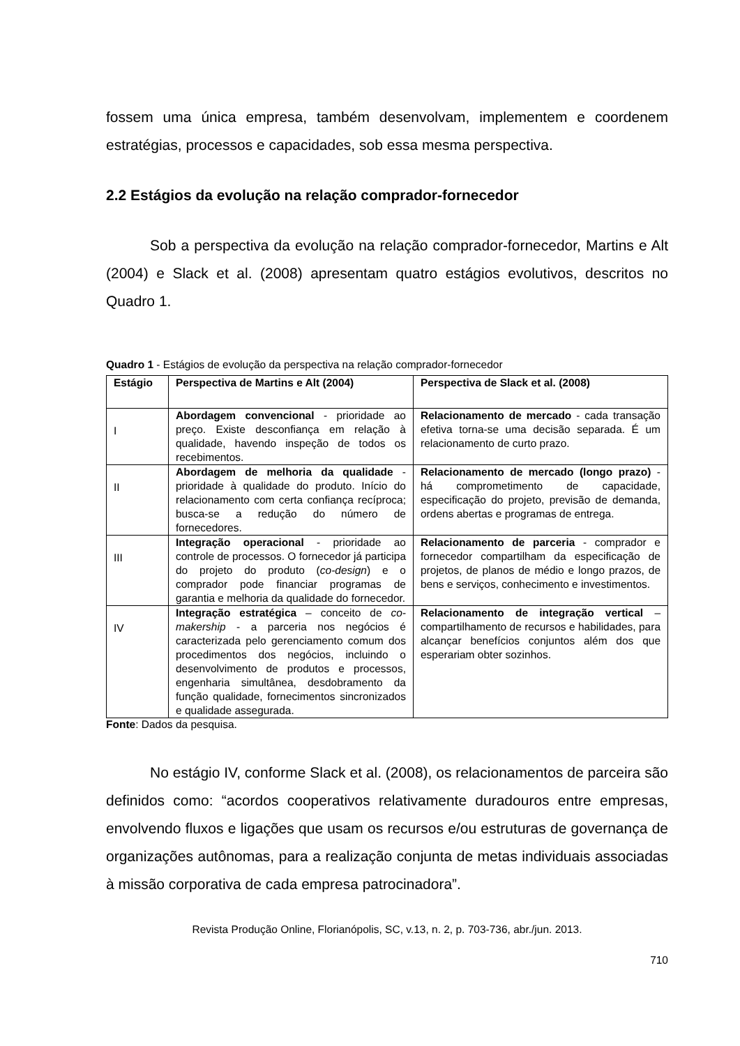fossem uma única empresa, também desenvolvam, implementem e coordenem estratégias, processos e capacidades, sob essa mesma perspectiva.
2.2 Estágios da evolução na relação comprador-fornecedor
Sob a perspectiva da evolução na relação comprador-fornecedor, Martins e Alt (2004) e Slack et al. (2008) apresentam quatro estágios evolutivos, descritos no Quadro 1.
Quadro 1 - Estágios de evolução da perspectiva na relação comprador-fornecedor
| Estágio | Perspectiva de Martins e Alt (2004) | Perspectiva de Slack et al. (2008) |
| --- | --- | --- |
| I | Abordagem convencional - prioridade ao preço. Existe desconfiança em relação à qualidade, havendo inspeção de todos os recebimentos. | Relacionamento de mercado - cada transação efetiva torna-se uma decisão separada. É um relacionamento de curto prazo. |
| II | Abordagem de melhoria da qualidade - prioridade à qualidade do produto. Início do relacionamento com certa confiança recíproca; busca-se a redução do número de fornecedores. | Relacionamento de mercado (longo prazo) - há comprometimento de capacidade, especificação do projeto, previsão de demanda, ordens abertas e programas de entrega. |
| III | Integração operacional - prioridade ao controle de processos. O fornecedor já participa do projeto do produto ( co-design ) e o comprador pode financiar programas de garantia e melhoria da qualidade do fornecedor. | Relacionamento de parceria - comprador e fornecedor compartilham da especificação de projetos, de planos de médio e longo prazos, de bens e serviços, conhecimento e investimentos. |
| IV | Integração estratégica – conceito de co-makership - a parceria nos negócios é caracterizada pelo gerenciamento comum dos procedimentos dos negócios, incluindo o desenvolvimento de produtos e processos, engenharia simultânea, desdobramento da função qualidade, fornecimentos sincronizados e qualidade assegurada. | Relacionamento de integração vertical – compartilhamento de recursos e habilidades, para alcançar benefícios conjuntos além dos que esperariam obter sozinhos. |
Fonte: Dados da pesquisa.
No estágio IV, conforme Slack et al. (2008), os relacionamentos de parceira são definidos como: “acordos cooperativos relativamente duradouros entre empresas, envolvendo fluxos e ligações que usam os recursos e/ou estruturas de governança de organizações autônomas, para a realização conjunta de metas individuais associadas à missão corporativa de cada empresa patrocinadora”.
Revista Produção Online, Florianópolis, SC, v.13, n. 2, p. 703-736, abr./jun. 2013.
710